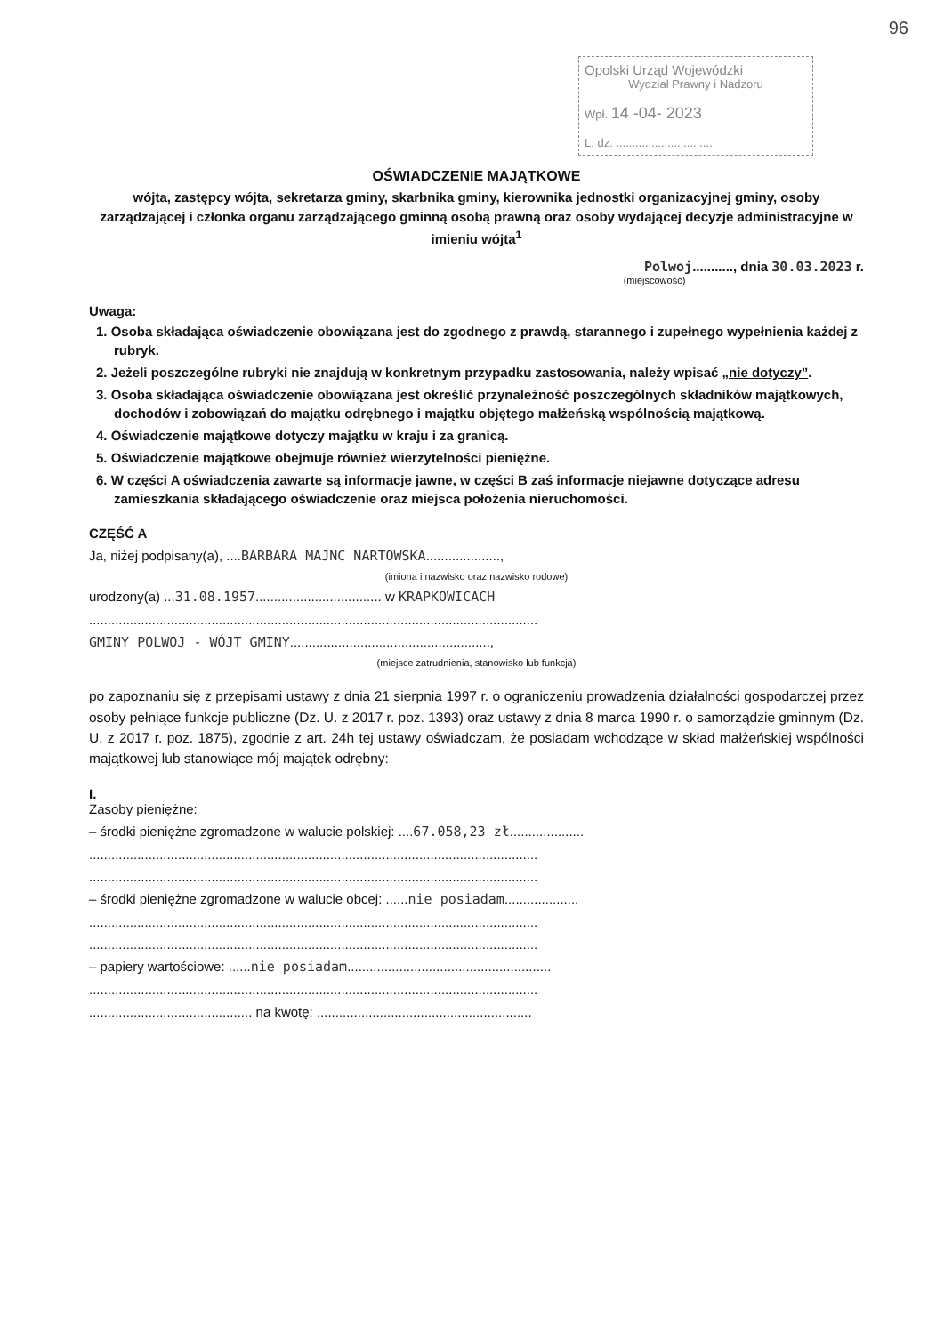96
Opolski Urząd Wojewódzki
Wydział Prawny i Nadzoru
Wpł. 14 -04- 2023
L. dz. ..............................
OŚWIADCZENIE MAJĄTKOWE
wójta, zastępcy wójta, sekretarza gminy, skarbnika gminy, kierownika jednostki organizacyjnej gminy, osoby zarządzającej i członka organu zarządzającego gminną osobą prawną oraz osoby wydającej decyzje administracyjne w imieniu wójta<sup>1</sup>
Polwoj..........., dnia 30.03.2023 r.
(miejscowość)
Uwaga:
1. Osoba składająca oświadczenie obowiązana jest do zgodnego z prawdą, starannego i zupełnego wypełnienia każdej z rubryk.
2. Jeżeli poszczególne rubryki nie znajdują w konkretnym przypadku zastosowania, należy wpisać „nie dotyczy”.
3. Osoba składająca oświadczenie obowiązana jest określić przynależność poszczególnych składników majątkowych, dochodów i zobowiązań do majątku odrębnego i majątku objętego małżeńską wspólnością majątkową.
4. Oświadczenie majątkowe dotyczy majątku w kraju i za granicą.
5. Oświadczenie majątkowe obejmuje również wierzytelności pieniężne.
6. W części A oświadczenia zawarte są informacje jawne, w części B zaś informacje niejawne dotyczące adresu zamieszkania składającego oświadczenie oraz miejsca położenia nieruchomości.
CZĘŚĆ A
Ja, niżej podpisany(a), ....BARBARA MAJNC NARTOWSKA....................,
(imiona i nazwisko oraz nazwisko rodowe)
urodzony(a) ...31.08.1957.................................. w KRAPKOWICACH
.........................................................................................................................
GMINY POLWOJ - WÓJT GMINY......................................................,
(miejsce zatrudnienia, stanowisko lub funkcja)
po zapoznaniu się z przepisami ustawy z dnia 21 sierpnia 1997 r. o ograniczeniu prowadzenia działalności gospodarczej przez osoby pełniące funkcje publiczne (Dz. U. z 2017 r. poz. 1393) oraz ustawy z dnia 8 marca 1990 r. o samorządzie gminnym (Dz. U. z 2017 r. poz. 1875), zgodnie z art. 24h tej ustawy oświadczam, że posiadam wchodzące w skład małżeńskiej wspólności majątkowej lub stanowiące mój majątek odrębny:
I.
Zasoby pieniężne:
– środki pieniężne zgromadzone w walucie polskiej: ....67.058,23 zł....................
.........................................................................................................................
.........................................................................................................................
– środki pieniężne zgromadzone w walucie obcej: ......nie posiadam....................
.........................................................................................................................
.........................................................................................................................
– papiery wartościowe: ......nie posiadam.......................................................
.........................................................................................................................
............................................ na kwotę: ..........................................................